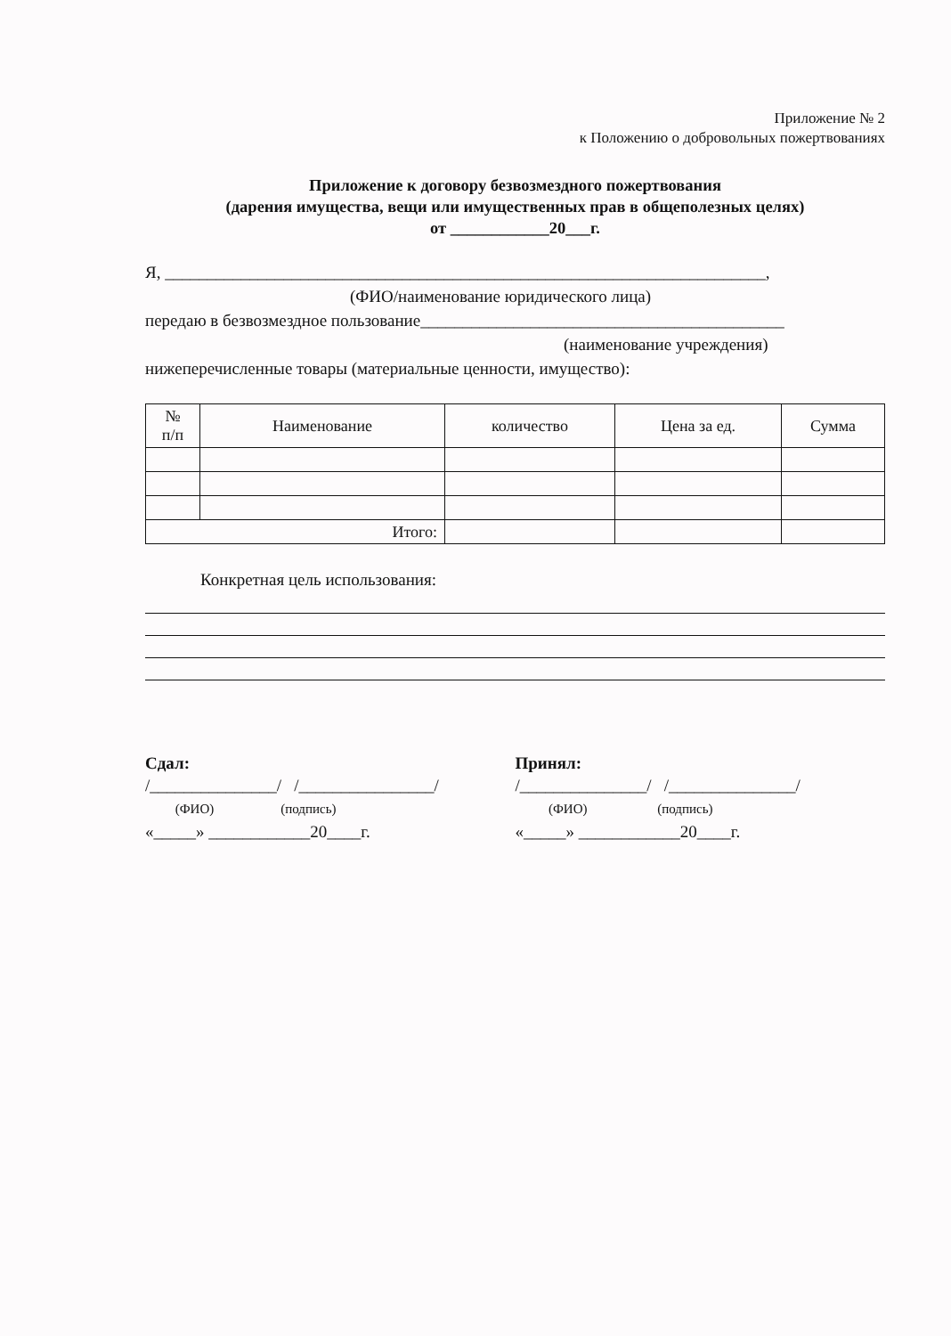Приложение № 2
к Положению о добровольных пожертвованиях
Приложение к договору безвозмездного пожертвования
(дарения имущества, вещи или имущественных прав в общеполезных целях)
от ____________20___г.
Я, _______________________________________________________________________,
(ФИО/наименование юридического лица)
передаю в безвозмездное пользование___________________________________________
(наименование учреждения)
нижеперечисленные товары (материальные ценности, имущество):
| № п/п | Наименование | количество | Цена за ед. | Сумма |
| --- | --- | --- | --- | --- |
| Итого: | | | | |
Конкретная цель использования:
Сдал:
/_______________/ /________________/
(ФИО) (подпись)
«_____» ____________20____г.
Принял:
/_______________/ /_______________/
(ФИО) (подпись)
«_____» ____________20____г.